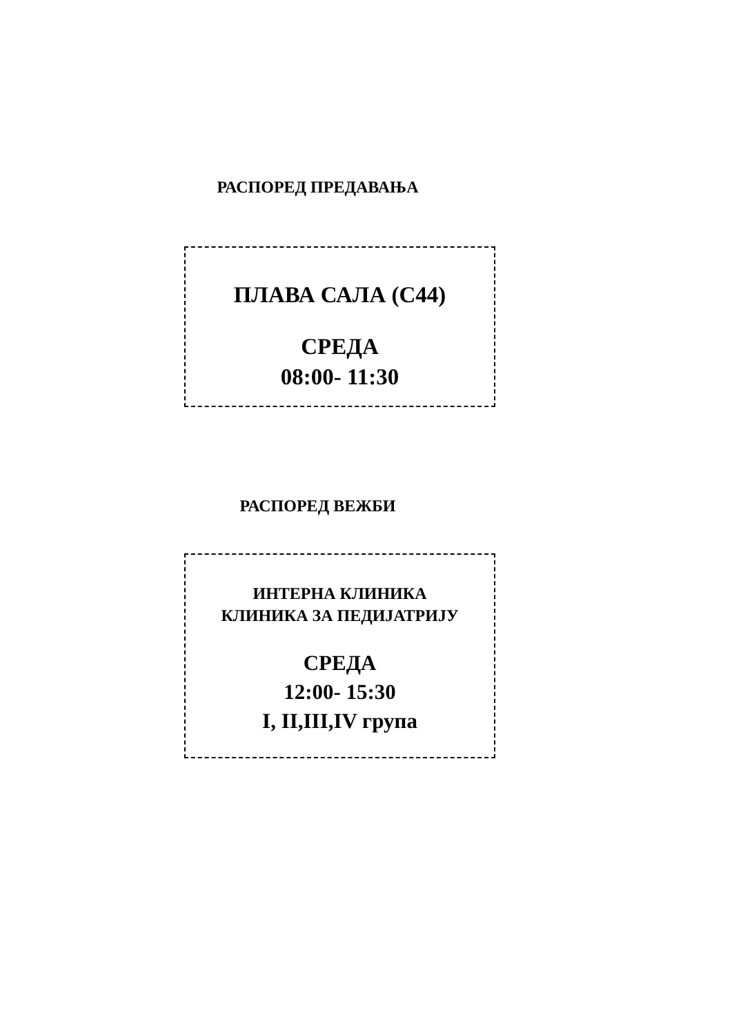РАСПОРЕД ПРЕДАВАЊА
ПЛАВА САЛА (С44)
СРЕДА
08:00- 11:30
РАСПОРЕД ВЕЖБИ
ИНТЕРНА КЛИНИКА
КЛИНИКА ЗА ПЕДИЈАТРИЈУ
СРЕДА
12:00- 15:30
I, II,III,IV група